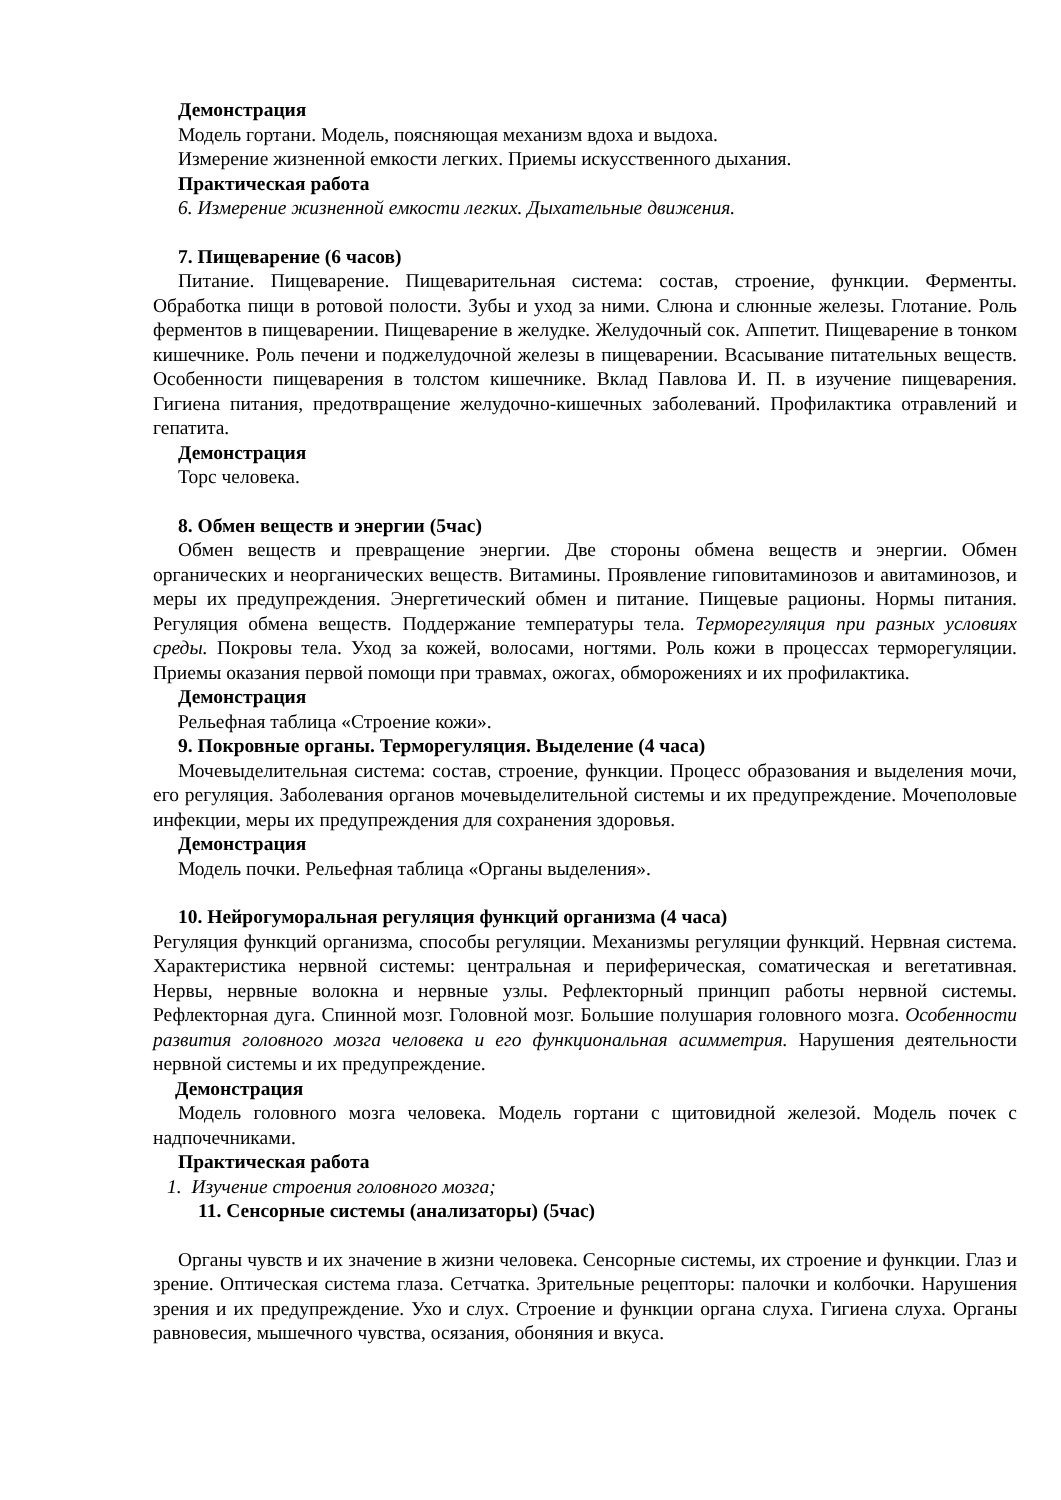Демонстрация
Модель гортани. Модель, поясняющая механизм вдоха и выдоха.
Измерение жизненной емкости легких. Приемы искусственного дыхания.
Практическая работа
6. Измерение жизненной емкости легких. Дыхательные движения.
7. Пищеварение (6 часов)
Питание. Пищеварение. Пищеварительная система: состав, строение, функции. Ферменты. Обработка пищи в ротовой полости. Зубы и уход за ними. Слюна и слюнные железы. Глотание. Роль ферментов в пищеварении. Пищеварение в желудке. Желудочный сок. Аппетит. Пищеварение в тонком кишечнике. Роль печени и поджелудочной железы в пищеварении. Всасывание питательных веществ. Особенности пищеварения в толстом кишечнике. Вклад Павлова И. П. в изучение пищеварения. Гигиена питания, предотвращение желудочно-кишечных заболеваний. Профилактика отравлений и гепатита.
Демонстрация
Торс человека.
8. Обмен веществ и энергии (5час)
Обмен веществ и превращение энергии. Две стороны обмена веществ и энергии. Обмен органических и неорганических веществ. Витамины. Проявление гиповитаминозов и авитаминозов, и меры их предупреждения. Энергетический обмен и питание. Пищевые рационы. Нормы питания. Регуляция обмена веществ. Поддержание температуры тела. Терморегуляция при разных условиях среды. Покровы тела. Уход за кожей, волосами, ногтями. Роль кожи в процессах терморегуляции. Приемы оказания первой помощи при травмах, ожогах, обморожениях и их профилактика.
Демонстрация
Рельефная таблица «Строение кожи».
9. Покровные органы. Терморегуляция. Выделение (4 часа)
Мочевыделительная система: состав, строение, функции. Процесс образования и выделения мочи, его регуляция. Заболевания органов мочевыделительной системы и их предупреждение. Мочеполовые инфекции, меры их предупреждения для сохранения здоровья.
Демонстрация
Модель почки. Рельефная таблица «Органы выделения».
10. Нейрогуморальная регуляция функций организма (4 часа)
Регуляция функций организма, способы регуляции. Механизмы регуляции функций. Нервная система. Характеристика нервной системы: центральная и периферическая, соматическая и вегетативная. Нервы, нервные волокна и нервные узлы. Рефлекторный принцип работы нервной системы. Рефлекторная дуга. Спинной мозг. Головной мозг. Большие полушария головного мозга. Особенности развития головного мозга человека и его функциональная асимметрия. Нарушения деятельности нервной системы и их предупреждение.
Демонстрация
Модель головного мозга человека. Модель гортани с щитовидной железой. Модель почек с надпочечниками.
Практическая работа
1. Изучение строения головного мозга;
11. Сенсорные системы (анализаторы) (5час)
Органы чувств и их значение в жизни человека. Сенсорные системы, их строение и функции. Глаз и зрение. Оптическая система глаза. Сетчатка. Зрительные рецепторы: палочки и колбочки. Нарушения зрения и их предупреждение. Ухо и слух. Строение и функции органа слуха. Гигиена слуха. Органы равновесия, мышечного чувства, осязания, обоняния и вкуса.